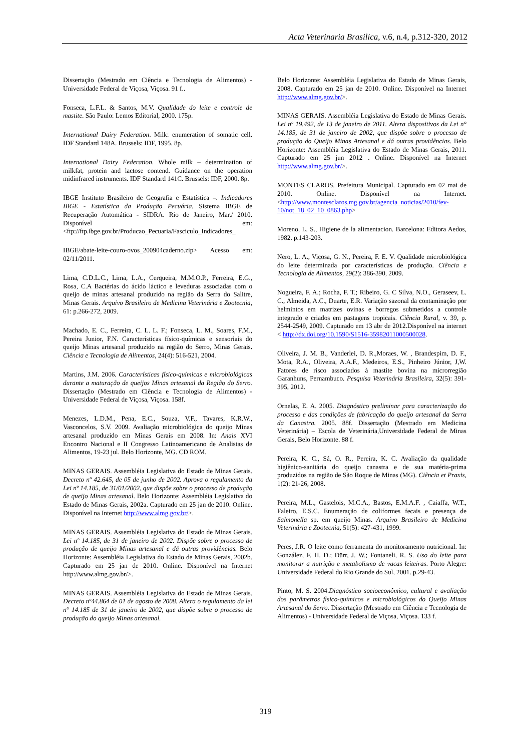Acta Veterinaria Brasilica, v.6, n.4, p.312-320, 2012
Dissertação (Mestrado em Ciência e Tecnologia de Alimentos) - Universidade Federal de Viçosa, Viçosa. 91 f..
Fonseca, L.F.L. & Santos, M.V. Qualidade do leite e controle de mastite. São Paulo: Lemos Editorial, 2000. 175p.
International Dairy Federation. Milk: enumeration of somatic cell. IDF Standard 148A. Brussels: IDF, 1995. 8p.
International Dairy Federation. Whole milk – determination of milkfat, protein and lactose contend. Guidance on the operation midinfrared instruments. IDF Standard 141C. Brussels: IDF, 2000. 8p.
IBGE Instituto Brasileiro de Geografia e Estatística –. Indicadores IBGE - Estatística da Produção Pecuária. Sistema IBGE de Recuperação Automática - SIDRA. Rio de Janeiro, Mar./ 2010. Disponível em: <ftp://ftp.ibge.gov.br/Producao_Pecuaria/Fasciculo_Indicadores_
IBGE/abate-leite-couro-ovos_200904caderno.zip> Acesso em: 02/11/2011.
Lima, C.D.L.C., Lima, L.A., Cerqueira, M.M.O.P., Ferreira, E.G., Rosa, C.A Bactérias do ácido láctico e leveduras associadas com o queijo de minas artesanal produzido na região da Serra do Salitre, Minas Gerais. Arquivo Brasileiro de Medicina Veterinária e Zootecnia, 61: p.266-272, 2009.
Machado, E. C., Ferreira, C. L. L. F.; Fonseca, L. M., Soares, F.M., Pereira Junior, F.N. Características físico-químicas e sensoriais do queijo Minas artesanal produzido na região do Serro, Minas Gerais. Ciência e Tecnologia de Alimentos, 24(4): 516-521, 2004.
Martins, J.M. 2006. Características físico-químicas e microbiológicas durante a maturação de queijos Minas artesanal da Região do Serro. Dissertação (Mestrado em Ciência e Tecnologia de Alimentos) - Universidade Federal de Viçosa, Viçosa. 158f.
Menezes, L.D.M., Pena, E.C., Souza, V.F., Tavares, K.R.W., Vasconcelos, S.V. 2009. Avaliação microbiológica do queijo Minas artesanal produzido em Minas Gerais em 2008. In: Anais XVI Encontro Nacional e II Congresso Latinoamericano de Analistas de Alimentos, 19-23 jul. Belo Horizonte, MG. CD ROM.
MINAS GERAIS. Assembléia Legislativa do Estado de Minas Gerais. Decreto nº 42.645, de 05 de junho de 2002. Aprova o regulamento da Lei nº 14.185, de 31/01/2002, que dispõe sobre o processo de produção de queijo Minas artesanal. Belo Horizonte: Assembléia Legislativa do Estado de Minas Gerais, 2002a. Capturado em 25 jan de 2010. Online. Disponível na Internet http://www.almg.gov.br/>.
MINAS GERAIS. Assembléia Legislativa do Estado de Minas Gerais. Lei nº 14.185, de 31 de janeiro de 2002. Dispõe sobre o processo de produção de queijo Minas artesanal e dá outras providências. Belo Horizonte: Assembléia Legislativa do Estado de Minas Gerais, 2002b. Capturado em 25 jan de 2010. Online. Disponível na Internet http://www.almg.gov.br/>.
MINAS GERAIS. Assembléia Legislativa do Estado de Minas Gerais. Decreto nº44.864 de 01 de agosto de 2008. Altera o regulamento da lei n° 14.185 de 31 de janeiro de 2002, que dispõe sobre o processo de produção do queijo Minas artesanal.
Belo Horizonte: Assembléia Legislativa do Estado de Minas Gerais, 2008. Capturado em 25 jan de 2010. Online. Disponível na Internet http://www.almg.gov.br/>.
MINAS GERAIS. Assembléia Legislativa do Estado de Minas Gerais. Lei nº 19.492, de 13 de janeiro de 2011. Altera dispositivos da Lei n° 14.185, de 31 de janeiro de 2002, que dispõe sobre o processo de produção do Queijo Minas Artesanal e dá outras providências. Belo Horizonte: Assembléia Legislativa do Estado de Minas Gerais, 2011. Capturado em 25 jun 2012 . Online. Disponível na Internet http://www.almg.gov.br/>.
MONTES CLAROS. Prefeitura Municipal. Capturado em 02 mai de 2010. Online. Disponível na Internet.<http://www.montesclaros.mg.gov.br/agencia_noticias/2010/fev-10/not_18_02_10_0863.php>
Moreno, L. S., Higiene de la alimentacion. Barcelona: Editora Aedos, 1982. p.143-203.
Nero, L. A., Viçosa, G. N., Pereira, F. E. V. Qualidade microbiológica do leite determinada por características de produção. Ciência e Tecnologia de Alimentos, 29(2): 386-390, 2009.
Nogueira, F. A.; Rocha, F. T.; Ribeiro, G. C Silva, N.O., Geraseev, L. C., Almeida, A.C., Duarte, E.R. Variação sazonal da contaminação por helmintos em matrizes ovinas e borregos submetidos a controle integrado e criados em pastagens tropicais. Ciência Rural, v. 39, p. 2544-2549, 2009. Capturado em 13 abr de 2012.Disponível na internet < http://dx.doi.org/10.1590/S1516-35982011000500028.
Oliveira, J. M. B., Vanderlei, D. R.,Moraes, W. , Brandespim, D. F., Mota, R.A., Oliveira, A.A.F., Medeiros, E.S., Pinheiro Júnior, J,W. Fatores de risco associados à mastite bovina na microrregião Garanhuns, Pernambuco. Pesquisa Veterinária Brasileira, 32(5): 391-395, 2012.
Ornelas, E. A. 2005. Diagnóstico preliminar para caracterização do processo e das condições de fabricação do queijo artesanal da Serra da Canastra. 2005. 88f. Dissertação (Mestrado em Medicina Veterinária) – Escola de Veterinária,Universidade Federal de Minas Gerais, Belo Horizonte. 88 f.
Pereira, K. C., Sá, O. R., Pereira, K. C. Avaliação da qualidade higiênico-sanitária do queijo canastra e de sua matéria-prima produzidos na região de São Roque de Minas (MG). Ciência et Praxis, 1(2): 21-26, 2008.
Pereira, M.L., Gastelois, M.C.A., Bastos, E.M.A.F. , Caiaffa, W.T., Faleiro, E.S.C. Enumeração de coliformes fecais e presença de Salmonella sp. em queijo Minas. Arquivo Brasileiro de Medicina Veterinária e Zootecnia, 51(5): 427-431, 1999.
Peres, J.R. O leite como ferramenta do monitoramento nutricional. In: González, F. H. D.; Dürr, J. W.; Fontaneli, R. S. Uso do leite para monitorar a nutrição e metabolismo de vacas leiteiras. Porto Alegre: Universidade Federal do Rio Grande do Sul, 2001. p.29-43.
Pinto, M. S. 2004.Diagnóstico socioeconômico, cultural e avaliação dos parâmetros físico-químicos e microbiológicos do Queijo Minas Artesanal do Serro. Dissertação (Mestrado em Ciência e Tecnologia de Alimentos) - Universidade Federal de Viçosa, Viçosa. 133 f.
319